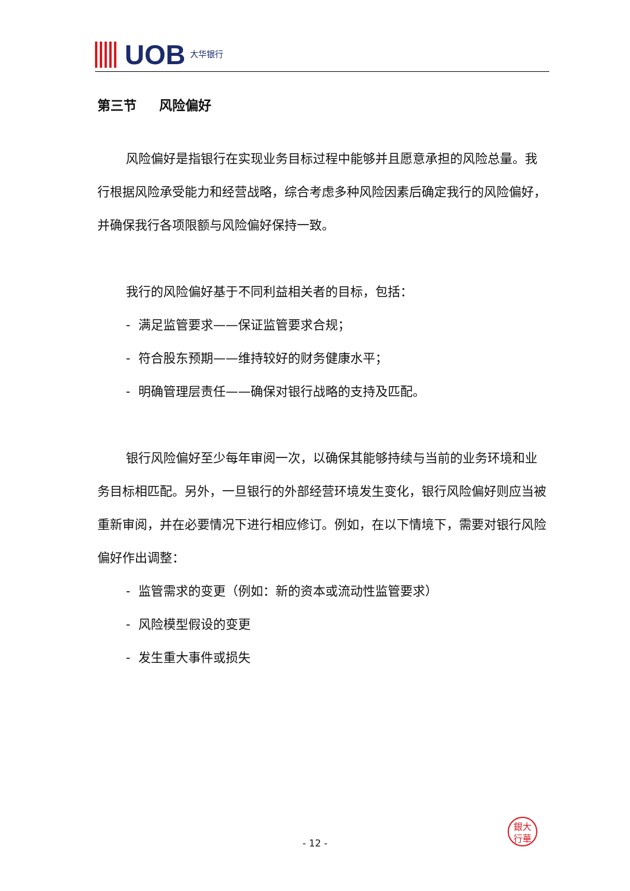UOB 大华银行
第三节 风险偏好
风险偏好是指银行在实现业务目标过程中能够并且愿意承担的风险总量。我行根据风险承受能力和经营战略，综合考虑多种风险因素后确定我行的风险偏好，并确保我行各项限额与风险偏好保持一致。
我行的风险偏好基于不同利益相关者的目标，包括：
- 满足监管要求——保证监管要求合规；
- 符合股东预期——维持较好的财务健康水平；
- 明确管理层责任——确保对银行战略的支持及匹配。
银行风险偏好至少每年审阅一次，以确保其能够持续与当前的业务环境和业务目标相匹配。另外，一旦银行的外部经营环境发生变化，银行风险偏好则应当被重新审阅，并在必要情况下进行相应修订。例如，在以下情境下，需要对银行风险偏好作出调整：
- 监管需求的变更（例如：新的资本或流动性监管要求）
- 风险模型假设的变更
- 发生重大事件或损失
銀大
行華
- 12 -